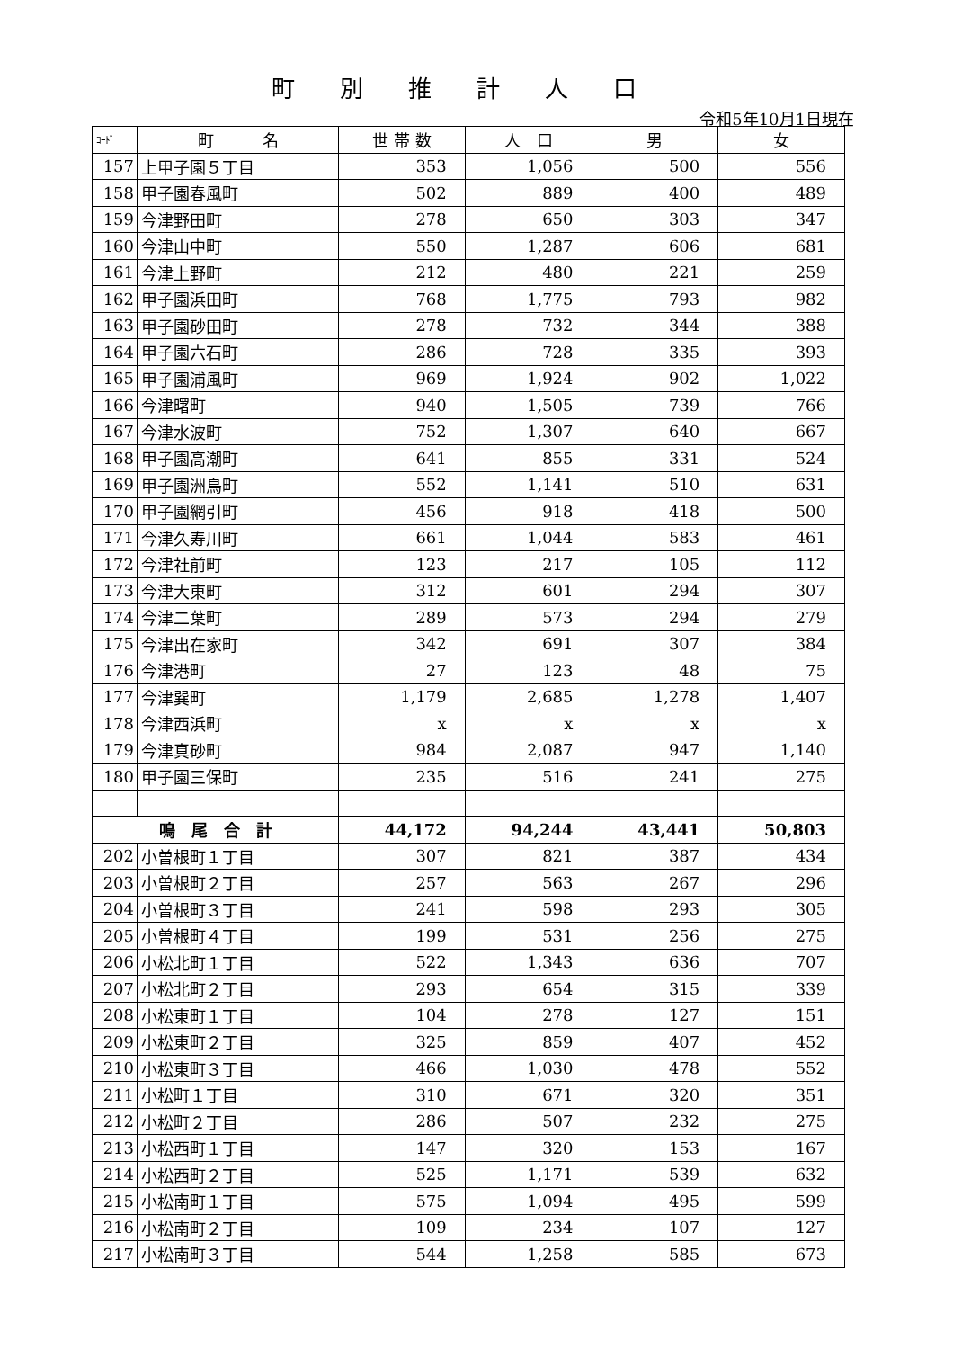町別推計人口
令和5年10月1日現在
| ｺｰﾄﾞ | 町 名 | 世 帯 数 | 人 口 | 男 | 女 |
| --- | --- | --- | --- | --- | --- |
| 157 | 上甲子園５丁目 | 353 | 1,056 | 500 | 556 |
| 158 | 甲子園春風町 | 502 | 889 | 400 | 489 |
| 159 | 今津野田町 | 278 | 650 | 303 | 347 |
| 160 | 今津山中町 | 550 | 1,287 | 606 | 681 |
| 161 | 今津上野町 | 212 | 480 | 221 | 259 |
| 162 | 甲子園浜田町 | 768 | 1,775 | 793 | 982 |
| 163 | 甲子園砂田町 | 278 | 732 | 344 | 388 |
| 164 | 甲子園六石町 | 286 | 728 | 335 | 393 |
| 165 | 甲子園浦風町 | 969 | 1,924 | 902 | 1,022 |
| 166 | 今津曙町 | 940 | 1,505 | 739 | 766 |
| 167 | 今津水波町 | 752 | 1,307 | 640 | 667 |
| 168 | 甲子園高潮町 | 641 | 855 | 331 | 524 |
| 169 | 甲子園洲鳥町 | 552 | 1,141 | 510 | 631 |
| 170 | 甲子園網引町 | 456 | 918 | 418 | 500 |
| 171 | 今津久寿川町 | 661 | 1,044 | 583 | 461 |
| 172 | 今津社前町 | 123 | 217 | 105 | 112 |
| 173 | 今津大東町 | 312 | 601 | 294 | 307 |
| 174 | 今津二葉町 | 289 | 573 | 294 | 279 |
| 175 | 今津出在家町 | 342 | 691 | 307 | 384 |
| 176 | 今津港町 | 27 | 123 | 48 | 75 |
| 177 | 今津巽町 | 1,179 | 2,685 | 1,278 | 1,407 |
| 178 | 今津西浜町 | x | x | x | x |
| 179 | 今津真砂町 | 984 | 2,087 | 947 | 1,140 |
| 180 | 甲子園三保町 | 235 | 516 | 241 | 275 |
| 鳴 尾 合 計 | | 44,172 | 94,244 | 43,441 | 50,803 |
| 202 | 小曽根町１丁目 | 307 | 821 | 387 | 434 |
| 203 | 小曽根町２丁目 | 257 | 563 | 267 | 296 |
| 204 | 小曽根町３丁目 | 241 | 598 | 293 | 305 |
| 205 | 小曽根町４丁目 | 199 | 531 | 256 | 275 |
| 206 | 小松北町１丁目 | 522 | 1,343 | 636 | 707 |
| 207 | 小松北町２丁目 | 293 | 654 | 315 | 339 |
| 208 | 小松東町１丁目 | 104 | 278 | 127 | 151 |
| 209 | 小松東町２丁目 | 325 | 859 | 407 | 452 |
| 210 | 小松東町３丁目 | 466 | 1,030 | 478 | 552 |
| 211 | 小松町１丁目 | 310 | 671 | 320 | 351 |
| 212 | 小松町２丁目 | 286 | 507 | 232 | 275 |
| 213 | 小松西町１丁目 | 147 | 320 | 153 | 167 |
| 214 | 小松西町２丁目 | 525 | 1,171 | 539 | 632 |
| 215 | 小松南町１丁目 | 575 | 1,094 | 495 | 599 |
| 216 | 小松南町２丁目 | 109 | 234 | 107 | 127 |
| 217 | 小松南町３丁目 | 544 | 1,258 | 585 | 673 |